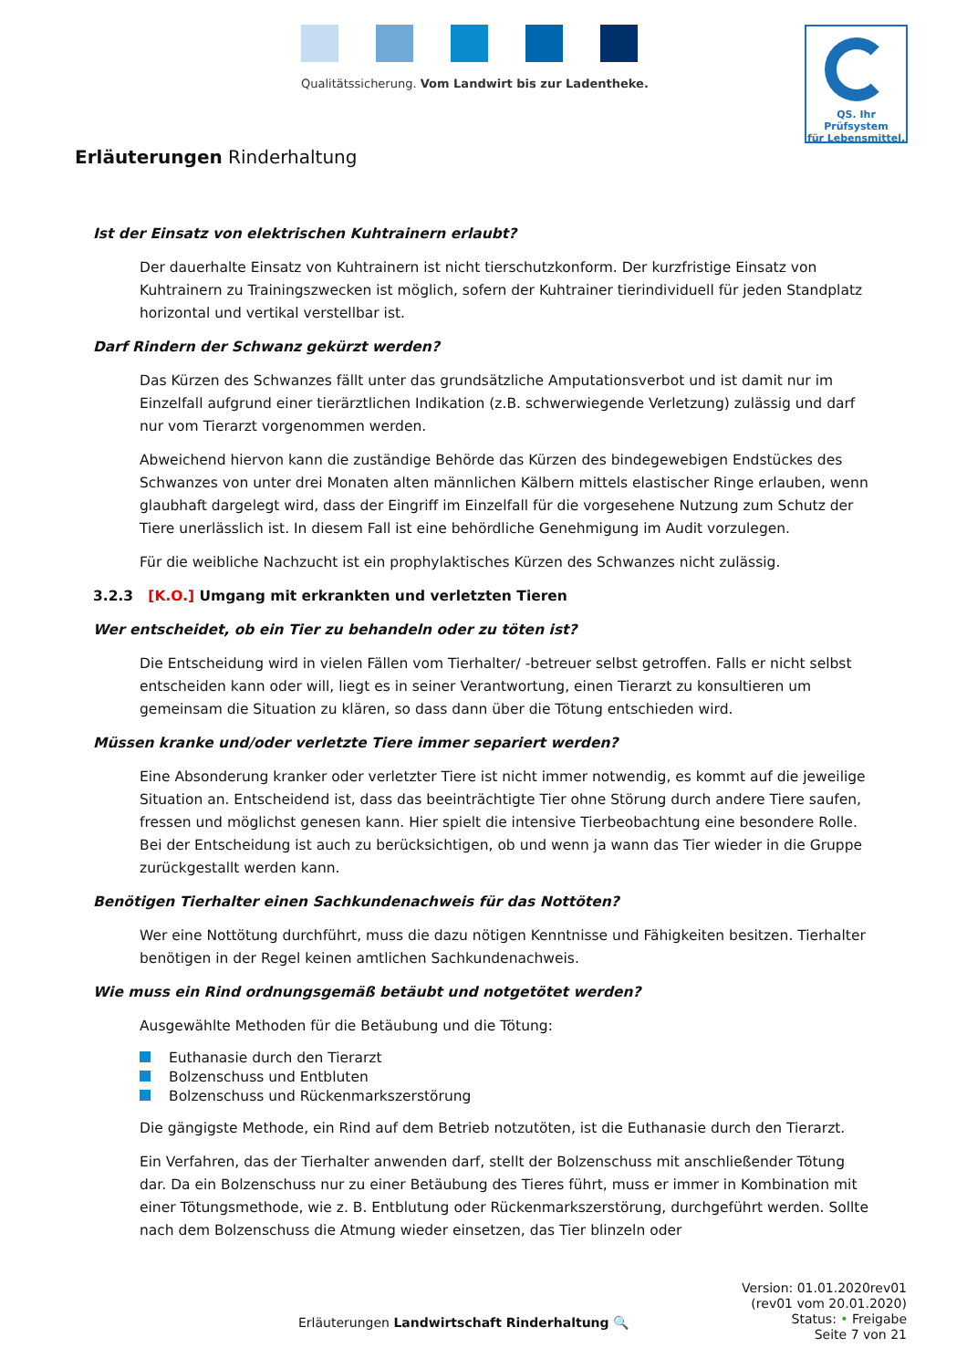Qualitätssicherung. Vom Landwirt bis zur Ladentheke.
QS. Ihr Prüfsystem
für Lebensmittel.
Erläuterungen Rinderhaltung
Ist der Einsatz von elektrischen Kuhtrainern erlaubt?
Der dauerhalte Einsatz von Kuhtrainern ist nicht tierschutzkonform. Der kurzfristige Einsatz von Kuhtrainern zu Trainingszwecken ist möglich, sofern der Kuhtrainer tierindividuell für jeden Standplatz horizontal und vertikal verstellbar ist.
Darf Rindern der Schwanz gekürzt werden?
Das Kürzen des Schwanzes fällt unter das grundsätzliche Amputationsverbot und ist damit nur im Einzelfall aufgrund einer tierärztlichen Indikation (z.B. schwerwiegende Verletzung) zulässig und darf nur vom Tierarzt vorgenommen werden.
Abweichend hiervon kann die zuständige Behörde das Kürzen des bindegewebigen Endstückes des Schwanzes von unter drei Monaten alten männlichen Kälbern mittels elastischer Ringe erlauben, wenn glaubhaft dargelegt wird, dass der Eingriff im Einzelfall für die vorgesehene Nutzung zum Schutz der Tiere unerlässlich ist. In diesem Fall ist eine behördliche Genehmigung im Audit vorzulegen.
Für die weibliche Nachzucht ist ein prophylaktisches Kürzen des Schwanzes nicht zulässig.
3.2.3 [K.O.] Umgang mit erkrankten und verletzten Tieren
Wer entscheidet, ob ein Tier zu behandeln oder zu töten ist?
Die Entscheidung wird in vielen Fällen vom Tierhalter/ -betreuer selbst getroffen. Falls er nicht selbst entscheiden kann oder will, liegt es in seiner Verantwortung, einen Tierarzt zu konsultieren um gemeinsam die Situation zu klären, so dass dann über die Tötung entschieden wird.
Müssen kranke und/oder verletzte Tiere immer separiert werden?
Eine Absonderung kranker oder verletzter Tiere ist nicht immer notwendig, es kommt auf die jeweilige Situation an. Entscheidend ist, dass das beeinträchtigte Tier ohne Störung durch andere Tiere saufen, fressen und möglichst genesen kann. Hier spielt die intensive Tierbeobachtung eine besondere Rolle. Bei der Entscheidung ist auch zu berücksichtigen, ob und wenn ja wann das Tier wieder in die Gruppe zurückgestallt werden kann.
Benötigen Tierhalter einen Sachkundenachweis für das Nottöten?
Wer eine Nottötung durchführt, muss die dazu nötigen Kenntnisse und Fähigkeiten besitzen. Tierhalter benötigen in der Regel keinen amtlichen Sachkundenachweis.
Wie muss ein Rind ordnungsgemäß betäubt und notgetötet werden?
Ausgewählte Methoden für die Betäubung und die Tötung:
Euthanasie durch den Tierarzt
Bolzenschuss und Entbluten
Bolzenschuss und Rückenmarkszerstörung
Die gängigste Methode, ein Rind auf dem Betrieb notzutöten, ist die Euthanasie durch den Tierarzt.
Ein Verfahren, das der Tierhalter anwenden darf, stellt der Bolzenschuss mit anschließender Tötung dar. Da ein Bolzenschuss nur zu einer Betäubung des Tieres führt, muss er immer in Kombination mit einer Tötungsmethode, wie z. B. Entblutung oder Rückenmarkszerstörung, durchgeführt werden. Sollte nach dem Bolzenschuss die Atmung wieder einsetzen, das Tier blinzeln oder
Version: 01.01.2020rev01
(rev01 vom 20.01.2020)
Status: • Freigabe
Seite 7 von 21
Erläuterungen Landwirtschaft Rinderhaltung 🔍